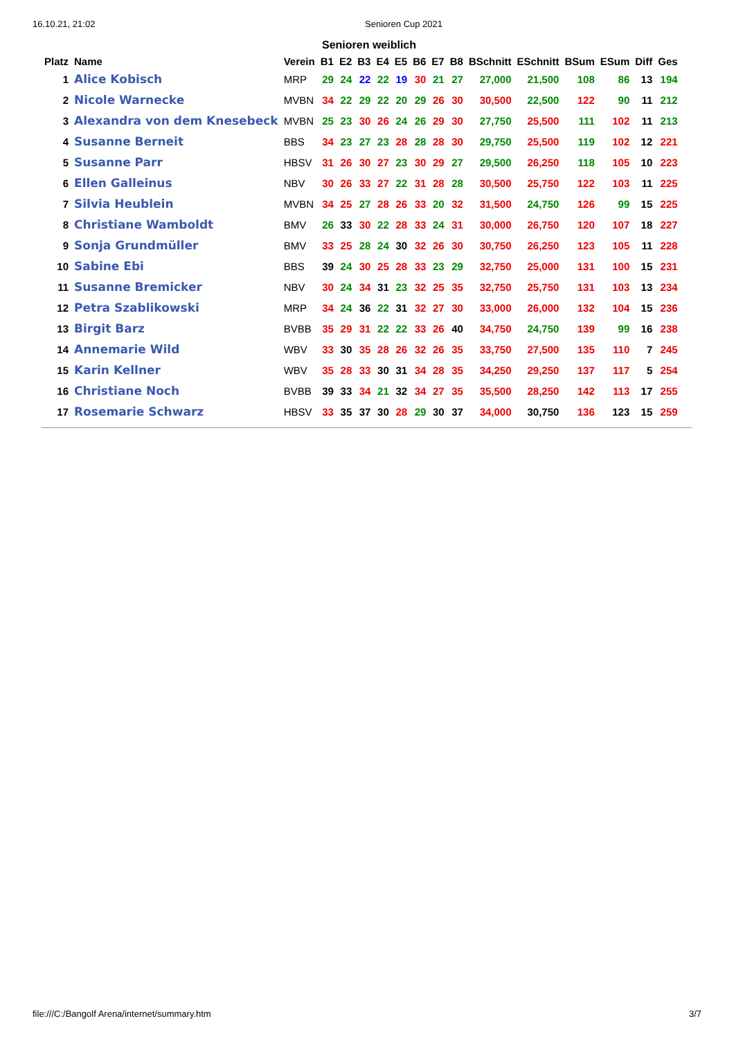16.10.21, 21:02 Senioren Cup 2021
Senioren weiblich
| Platz | Name | Verein | B1 | E2 | B3 | E4 | E5 | B6 | E7 | B8 | BSchnitt | ESchnitt | BSum | ESum | Diff | Ges |
| --- | --- | --- | --- | --- | --- | --- | --- | --- | --- | --- | --- | --- | --- | --- | --- | --- |
| 1 | Alice Kobisch | MRP | 29 | 24 | 22 | 22 | 19 | 30 | 21 | 27 | 27,000 | 21,500 | 108 | 86 | 13 | 194 |
| 2 | Nicole Warnecke | MVBN | 34 | 22 | 29 | 22 | 20 | 29 | 26 | 30 | 30,500 | 22,500 | 122 | 90 | 11 | 212 |
| 3 | Alexandra von dem Knesebeck | MVBN | 25 | 23 | 30 | 26 | 24 | 26 | 29 | 30 | 27,750 | 25,500 | 111 | 102 | 11 | 213 |
| 4 | Susanne Berneit | BBS | 34 | 23 | 27 | 23 | 28 | 28 | 28 | 30 | 29,750 | 25,500 | 119 | 102 | 12 | 221 |
| 5 | Susanne Parr | HBSV | 31 | 26 | 30 | 27 | 23 | 30 | 29 | 27 | 29,500 | 26,250 | 118 | 105 | 10 | 223 |
| 6 | Ellen Galleinus | NBV | 30 | 26 | 33 | 27 | 22 | 31 | 28 | 28 | 30,500 | 25,750 | 122 | 103 | 11 | 225 |
| 7 | Silvia Heublein | MVBN | 34 | 25 | 27 | 28 | 26 | 33 | 20 | 32 | 31,500 | 24,750 | 126 | 99 | 15 | 225 |
| 8 | Christiane Wamboldt | BMV | 26 | 33 | 30 | 22 | 28 | 33 | 24 | 31 | 30,000 | 26,750 | 120 | 107 | 18 | 227 |
| 9 | Sonja Grundmüller | BMV | 33 | 25 | 28 | 24 | 30 | 32 | 26 | 30 | 30,750 | 26,250 | 123 | 105 | 11 | 228 |
| 10 | Sabine Ebi | BBS | 39 | 24 | 30 | 25 | 28 | 33 | 23 | 29 | 32,750 | 25,000 | 131 | 100 | 15 | 231 |
| 11 | Susanne Bremicker | NBV | 30 | 24 | 34 | 31 | 23 | 32 | 25 | 35 | 32,750 | 25,750 | 131 | 103 | 13 | 234 |
| 12 | Petra Szablikowski | MRP | 34 | 24 | 36 | 22 | 31 | 32 | 27 | 30 | 33,000 | 26,000 | 132 | 104 | 15 | 236 |
| 13 | Birgit Barz | BVBB | 35 | 29 | 31 | 22 | 22 | 33 | 26 | 40 | 34,750 | 24,750 | 139 | 99 | 16 | 238 |
| 14 | Annemarie Wild | WBV | 33 | 30 | 35 | 28 | 26 | 32 | 26 | 35 | 33,750 | 27,500 | 135 | 110 | 7 | 245 |
| 15 | Karin Kellner | WBV | 35 | 28 | 33 | 30 | 31 | 34 | 28 | 35 | 34,250 | 29,250 | 137 | 117 | 5 | 254 |
| 16 | Christiane Noch | BVBB | 39 | 33 | 34 | 21 | 32 | 34 | 27 | 35 | 35,500 | 28,250 | 142 | 113 | 17 | 255 |
| 17 | Rosemarie Schwarz | HBSV | 33 | 35 | 37 | 30 | 28 | 29 | 30 | 37 | 34,000 | 30,750 | 136 | 123 | 15 | 259 |
file:///C:/Bangolf Arena/internet/summary.htm 3/7